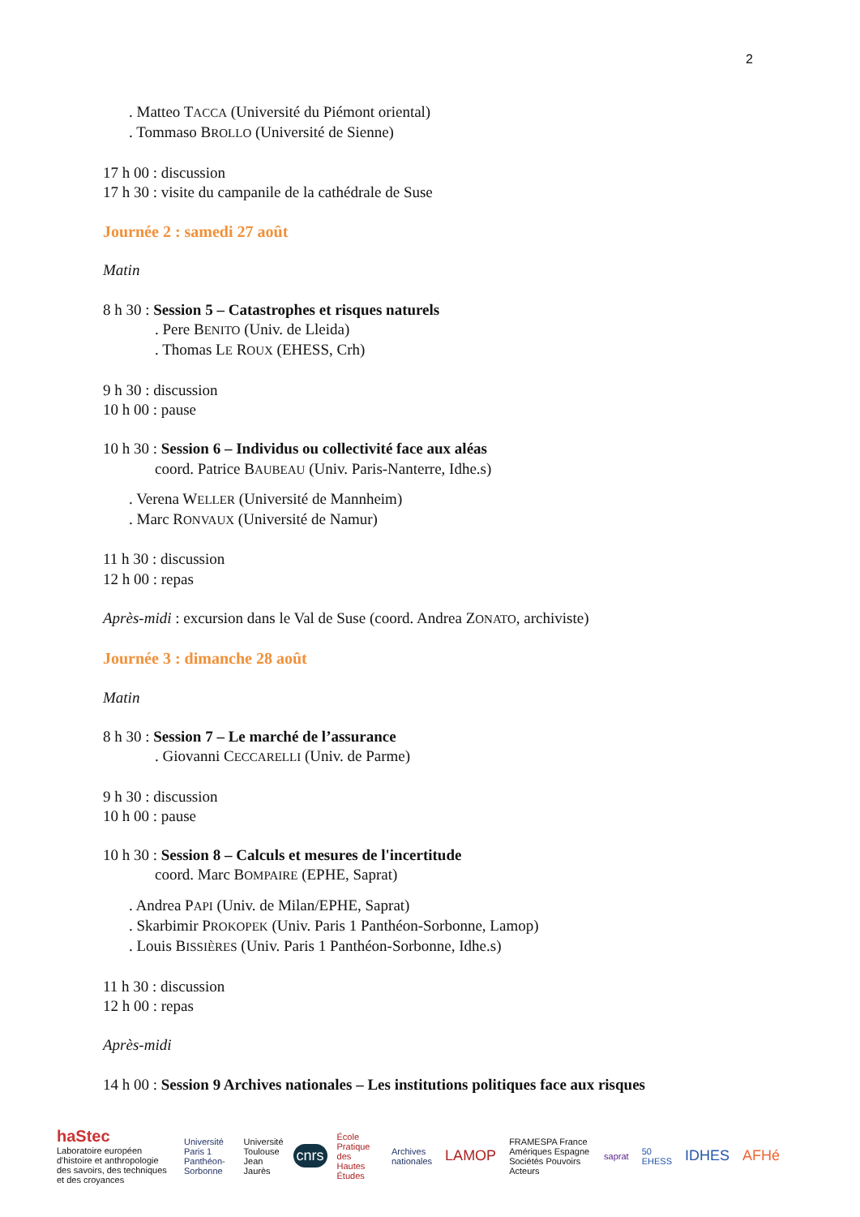2
. Matteo TACCA (Université du Piémont oriental)
. Tommaso BROLLO (Université de Sienne)
17 h 00 : discussion
17 h 30 : visite du campanile de la cathédrale de Suse
Journée 2 : samedi 27 août
Matin
8 h 30 : Session 5 – Catastrophes et risques naturels
. Pere BENITO (Univ. de Lleida)
. Thomas LE ROUX (EHESS, Crh)
9 h 30 : discussion
10 h 00 : pause
10 h 30 : Session 6 – Individus ou collectivité face aux aléas
coord. Patrice BAUBEAU (Univ. Paris-Nanterre, Idhe.s)
. Verena WELLER (Université de Mannheim)
. Marc RONVAUX (Université de Namur)
11 h 30 : discussion
12 h 00 : repas
Après-midi : excursion dans le Val de Suse (coord. Andrea ZONATO, archiviste)
Journée 3 : dimanche 28 août
Matin
8 h 30 : Session 7 – Le marché de l’assurance
. Giovanni CECCARELLI (Univ. de Parme)
9 h 30 : discussion
10 h 00 : pause
10 h 30 : Session 8 – Calculs et mesures de l'incertitude
coord. Marc BOMPAIRE (EPHE, Saprat)
. Andrea PAPI (Univ. de Milan/EPHE, Saprat)
. Skarbimir PROKOPEK (Univ. Paris 1 Panthéon-Sorbonne, Lamop)
. Louis BISSIÈRES (Univ. Paris 1 Panthéon-Sorbonne, Idhe.s)
11 h 30 : discussion
12 h 00 : repas
Après-midi
14 h 00 : Session 9 Archives nationales – Les institutions politiques face aux risques
haStec
Laboratoire européen d'histoire et anthropologie des savoirs, des techniques et des croyances Université Paris 1 Panthéon-Sorbonne Université Toulouse Jean Jaurès cnrs École Pratique des Hautes Études Archives nationales LAMOP FRAMESPA France Amériques Espagne Sociétés Pouvoirs Acteurs saprat 50 EHESS IDHES AFHé